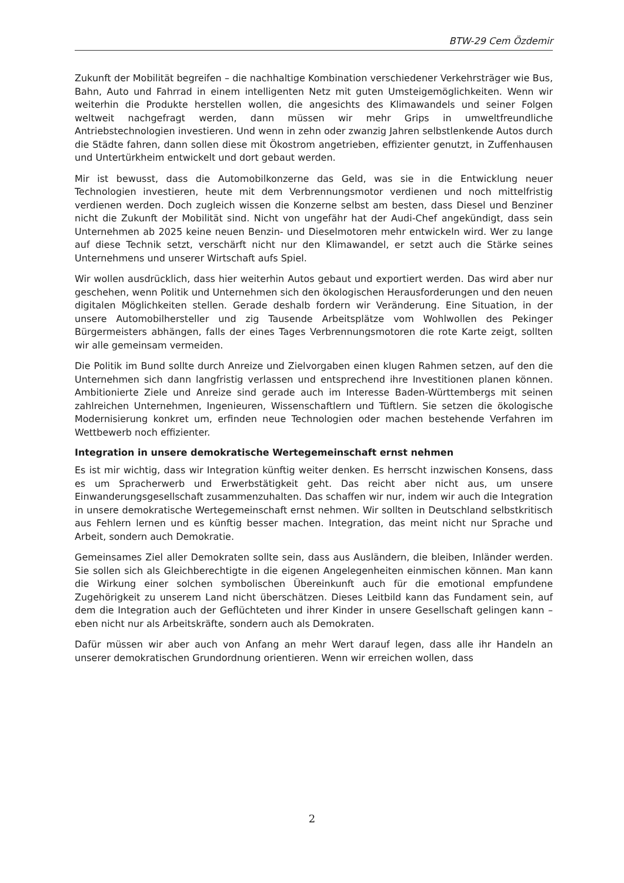BTW-29 Cem Özdemir
Zukunft der Mobilität begreifen – die nachhaltige Kombination verschiedener Verkehrs­träger wie Bus, Bahn, Auto und Fahrrad in einem intelligenten Netz mit guten Umsteige­möglichkeiten. Wenn wir weiterhin die Produkte herstellen wollen, die angesichts des Kli­mawandels und seiner Folgen weltweit nachgefragt werden, dann müssen wir mehr Grips in umweltfreundliche Antriebstechnologien investieren. Und wenn in zehn oder zwan­zig Jahren selbstlenkende Autos durch die Städte fahren, dann sollen diese mit Ökostrom angetrieben, effizienter genutzt, in Zuffenhausen und Untertürkheim entwickelt und dort gebaut werden.
Mir ist bewusst, dass die Automobilkonzerne das Geld, was sie in die Entwicklung neuer Technologien investieren, heute mit dem Verbrennungsmotor verdienen und noch mittel­fristig verdienen werden. Doch zugleich wissen die Konzerne selbst am besten, dass Diesel und Benziner nicht die Zukunft der Mobilität sind. Nicht von ungefähr hat der Audi-Chef an­gekündigt, dass sein Unternehmen ab 2025 keine neuen Benzin- und Dieselmotoren mehr entwickeln wird. Wer zu lange auf diese Technik setzt, verschärft nicht nur den Klimawan­del, er setzt auch die Stärke seines Unternehmens und unserer Wirtschaft aufs Spiel.
Wir wollen ausdrücklich, dass hier weiterhin Autos gebaut und exportiert werden. Das wird aber nur geschehen, wenn Politik und Unternehmen sich den ökologischen Herausforde­rungen und den neuen digitalen Möglichkeiten stellen. Gerade deshalb fordern wir Verän­derung. Eine Situation, in der unsere Automobilhersteller und zig Tausende Arbeitsplätze vom Wohlwollen des Pekinger Bürgermeisters abhängen, falls der eines Tages Verbren­nungsmotoren die rote Karte zeigt, sollten wir alle gemeinsam vermeiden.
Die Politik im Bund sollte durch Anreize und Zielvorgaben einen klugen Rahmen setzen, auf den die Unternehmen sich dann langfristig verlassen und entsprechend ihre Inves­titionen planen können. Ambitionierte Ziele und Anreize sind gerade auch im Interesse Baden-Württembergs mit seinen zahlreichen Unternehmen, Ingenieuren, Wissenschaft­lern und Tüftlern. Sie setzen die ökologische Modernisierung konkret um, erfinden neue Technologien oder machen bestehende Verfahren im Wettbewerb noch effizienter.
Integration in unsere demokratische Wertegemeinschaft ernst nehmen
Es ist mir wichtig, dass wir Integration künftig weiter denken. Es herrscht inzwischen Kon­sens, dass es um Spracherwerb und Erwerbstätigkeit geht. Das reicht aber nicht aus, um unsere Einwanderungsgesellschaft zusammenzuhalten. Das schaffen wir nur, indem wir auch die Integration in unsere demokratische Wertegemeinschaft ernst nehmen. Wir soll­ten in Deutschland selbstkritisch aus Fehlern lernen und es künftig besser machen. Inte­gration, das meint nicht nur Sprache und Arbeit, sondern auch Demokratie.
Gemeinsames Ziel aller Demokraten sollte sein, dass aus Ausländern, die bleiben, Inländer werden. Sie sollen sich als Gleichberechtigte in die eigenen Angelegenheiten einmischen können. Man kann die Wirkung einer solchen symbolischen Übereinkunft auch für die emo­tional empfundene Zugehörigkeit zu unserem Land nicht überschätzen. Dieses Leitbild kann das Fundament sein, auf dem die Integration auch der Geflüchteten und ihrer Kinder in unsere Gesellschaft gelingen kann – eben nicht nur als Arbeitskräfte, sondern auch als Demokraten.
Dafür müssen wir aber auch von Anfang an mehr Wert darauf legen, dass alle ihr Handeln an unserer demokratischen Grundordnung orientieren. Wenn wir erreichen wollen, dass
2